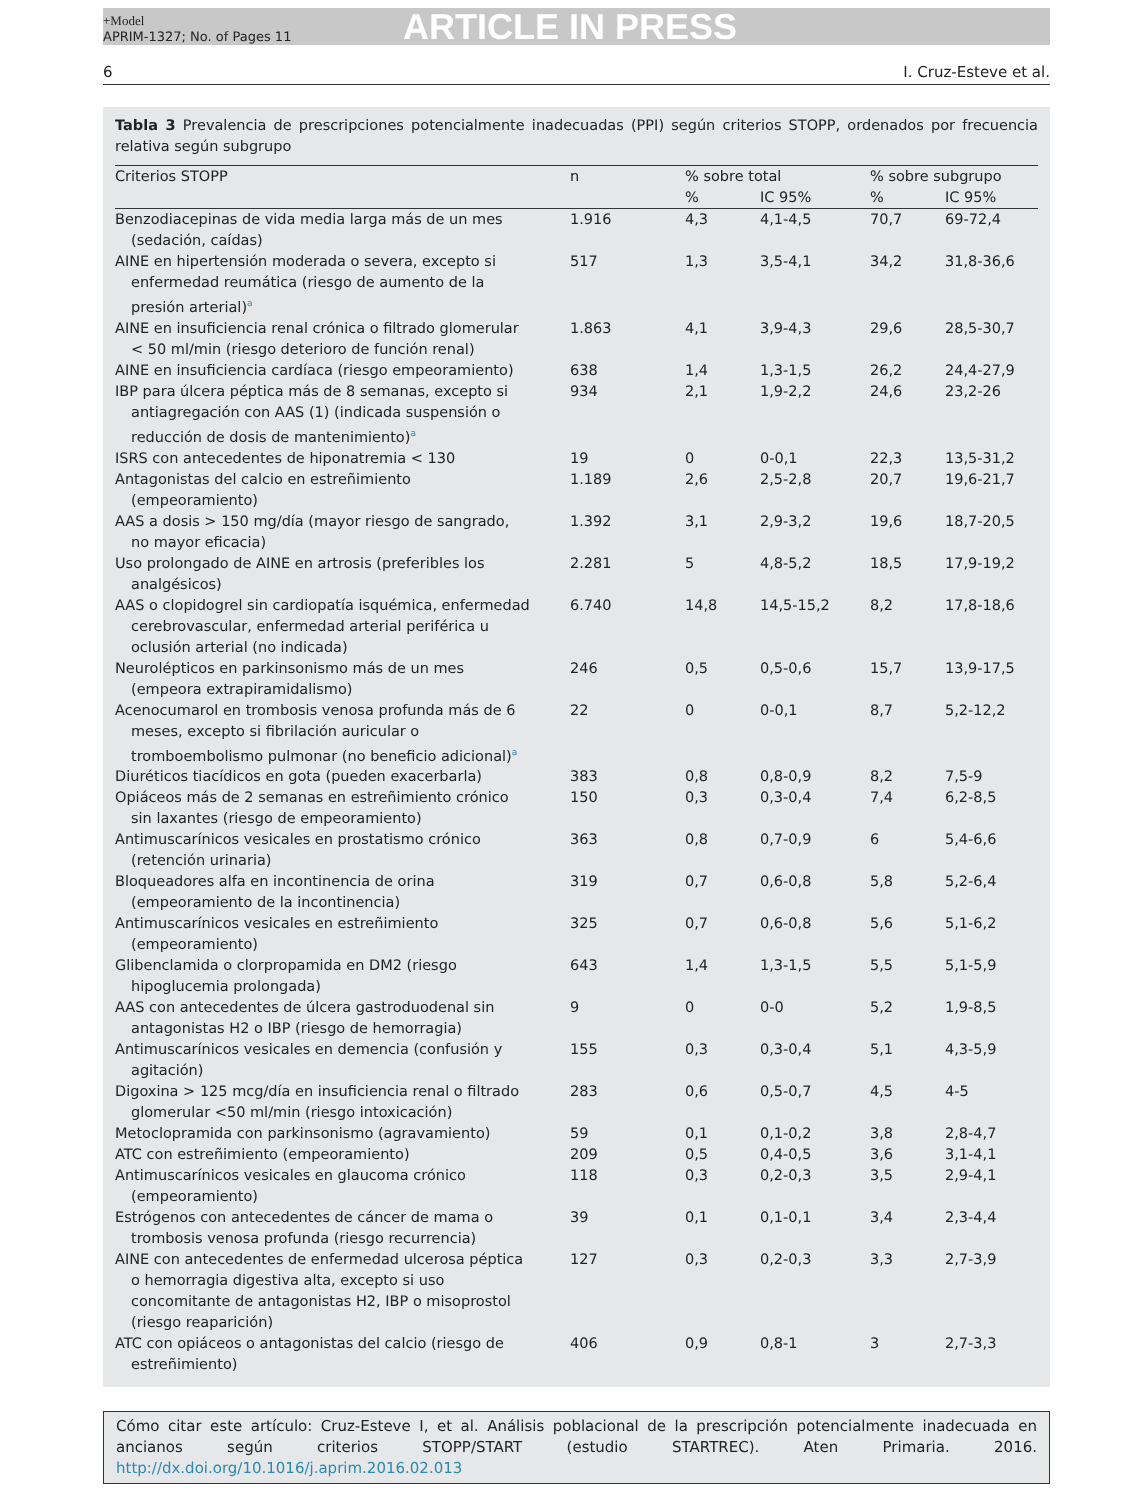+Model
APRIM-1327; No. of Pages 11
ARTICLE IN PRESS
6 I. Cruz-Esteve et al.
Tabla 3 Prevalencia de prescripciones potencialmente inadecuadas (PPI) según criterios STOPP, ordenados por frecuencia relativa según subgrupo
| Criterios STOPP | n | % sobre total | | % sobre subgrupo | |
| --- | --- | --- | --- | --- | --- |
| | | % | IC 95% | % | IC 95% |
| Benzodiacepinas de vida media larga más de un mes (sedación, caídas) | 1.916 | 4,3 | 4,1-4,5 | 70,7 | 69-72,4 |
| AINE en hipertensión moderada o severa, excepto si enfermedad reumática (riesgo de aumento de la presión arterial)<sup>a</sup> | 517 | 1,3 | 3,5-4,1 | 34,2 | 31,8-36,6 |
| AINE en insuficiencia renal crónica o filtrado glomerular < 50 ml/min (riesgo deterioro de función renal) | 1.863 | 4,1 | 3,9-4,3 | 29,6 | 28,5-30,7 |
| AINE en insuficiencia cardíaca (riesgo empeoramiento) | 638 | 1,4 | 1,3-1,5 | 26,2 | 24,4-27,9 |
| IBP para úlcera péptica más de 8 semanas, excepto si antiagregación con AAS (1) (indicada suspensión o reducción de dosis de mantenimiento)<sup>a</sup> | 934 | 2,1 | 1,9-2,2 | 24,6 | 23,2-26 |
| ISRS con antecedentes de hiponatremia < 130 | 19 | 0 | 0-0,1 | 22,3 | 13,5-31,2 |
| Antagonistas del calcio en estreñimiento (empeoramiento) | 1.189 | 2,6 | 2,5-2,8 | 20,7 | 19,6-21,7 |
| AAS a dosis > 150 mg/día (mayor riesgo de sangrado, no mayor eficacia) | 1.392 | 3,1 | 2,9-3,2 | 19,6 | 18,7-20,5 |
| Uso prolongado de AINE en artrosis (preferibles los analgésicos) | 2.281 | 5 | 4,8-5,2 | 18,5 | 17,9-19,2 |
| AAS o clopidogrel sin cardiopatía isquémica, enfermedad cerebrovascular, enfermedad arterial periférica u oclusión arterial (no indicada) | 6.740 | 14,8 | 14,5-15,2 | 8,2 | 17,8-18,6 |
| Neurolépticos en parkinsonismo más de un mes (empeora extrapiramidalismo) | 246 | 0,5 | 0,5-0,6 | 15,7 | 13,9-17,5 |
| Acenocumarol en trombosis venosa profunda más de 6 meses, excepto si fibrilación auricular o tromboembolismo pulmonar (no beneficio adicional)<sup>a</sup> | 22 | 0 | 0-0,1 | 8,7 | 5,2-12,2 |
| Diuréticos tiacídicos en gota (pueden exacerbarla) | 383 | 0,8 | 0,8-0,9 | 8,2 | 7,5-9 |
| Opiáceos más de 2 semanas en estreñimiento crónico sin laxantes (riesgo de empeoramiento) | 150 | 0,3 | 0,3-0,4 | 7,4 | 6,2-8,5 |
| Antimuscarínicos vesicales en prostatismo crónico (retención urinaria) | 363 | 0,8 | 0,7-0,9 | 6 | 5,4-6,6 |
| Bloqueadores alfa en incontinencia de orina (empeoramiento de la incontinencia) | 319 | 0,7 | 0,6-0,8 | 5,8 | 5,2-6,4 |
| Antimuscarínicos vesicales en estreñimiento (empeoramiento) | 325 | 0,7 | 0,6-0,8 | 5,6 | 5,1-6,2 |
| Glibenclamida o clorpropamida en DM2 (riesgo hipoglucemia prolongada) | 643 | 1,4 | 1,3-1,5 | 5,5 | 5,1-5,9 |
| AAS con antecedentes de úlcera gastroduodenal sin antagonistas H2 o IBP (riesgo de hemorragia) | 9 | 0 | 0-0 | 5,2 | 1,9-8,5 |
| Antimuscarínicos vesicales en demencia (confusión y agitación) | 155 | 0,3 | 0,3-0,4 | 5,1 | 4,3-5,9 |
| Digoxina > 125 mcg/día en insuficiencia renal o filtrado glomerular <50 ml/min (riesgo intoxicación) | 283 | 0,6 | 0,5-0,7 | 4,5 | 4-5 |
| Metoclopramida con parkinsonismo (agravamiento) | 59 | 0,1 | 0,1-0,2 | 3,8 | 2,8-4,7 |
| ATC con estreñimiento (empeoramiento) | 209 | 0,5 | 0,4-0,5 | 3,6 | 3,1-4,1 |
| Antimuscarínicos vesicales en glaucoma crónico (empeoramiento) | 118 | 0,3 | 0,2-0,3 | 3,5 | 2,9-4,1 |
| Estrógenos con antecedentes de cáncer de mama o trombosis venosa profunda (riesgo recurrencia) | 39 | 0,1 | 0,1-0,1 | 3,4 | 2,3-4,4 |
| AINE con antecedentes de enfermedad ulcerosa péptica o hemorragia digestiva alta, excepto si uso concomitante de antagonistas H2, IBP o misoprostol (riesgo reaparición) | 127 | 0,3 | 0,2-0,3 | 3,3 | 2,7-3,9 |
| ATC con opiáceos o antagonistas del calcio (riesgo de estreñimiento) | 406 | 0,9 | 0,8-1 | 3 | 2,7-3,3 |
Cómo citar este artículo: Cruz-Esteve I, et al. Análisis poblacional de la prescripción potencialmente inadecuada en ancianos según criterios STOPP/START (estudio STARTREC). Aten Primaria. 2016. http://dx.doi.org/10.1016/j.aprim.2016.02.013